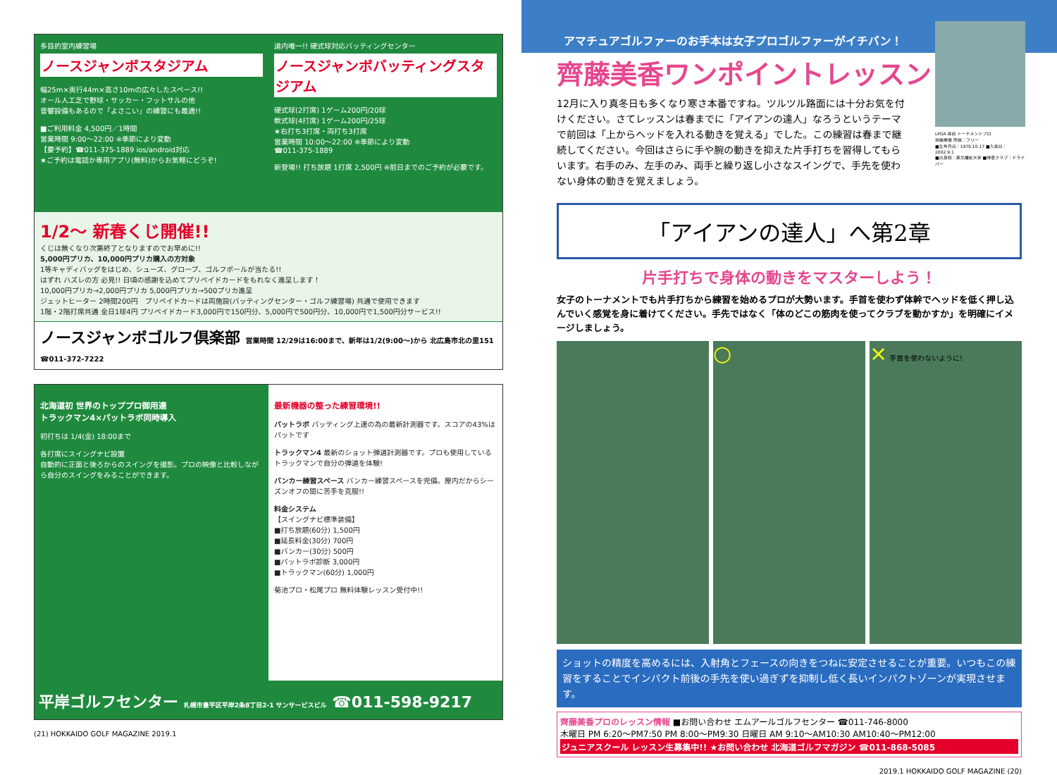多目的室内練習場
ノースジャンボスタジアム
幅25m×奥行44m×高さ10mの広々したスペース!!
オール人工芝で野球・サッカー・フットサルの他
音響設備もあるので「よさこい」の練習にも最適!!
■ご利用料金 4,500円／1時間
営業時間 9:00〜22:00 ※季節により変動
【要予約】☎011-375-1889 ios/android対応
★ご予約は電話か専用アプリ(無料)からお気軽にどうぞ!
道内唯一!! 硬式球対応バッティングセンター
ノースジャンボバッティングスタジアム
硬式球(2打席) 1ゲーム200円/20球
軟式球(4打席) 1ゲーム200円/25球
★右打ち3打席・両打ち3打席
営業時間 10:00〜22:00 ※季節により変動
☎011-375-1889
新登場!! 打ち放題 1打席 2,500円 ※前日までのご予約が必要です。
1/2〜 新春くじ開催!!
くじは無くなり次第終了となりますのでお早めに!!
5,000円プリカ、10,000円プリカ購入の方対象
1等キャディバッグをはじめ、シューズ、グローブ、ゴルフボールが当たる!!
はずれ ハズレの方 必見!! 日頃の感謝を込めてプリペイドカードをもれなく進呈します！
10,000円プリカ→2,000円プリカ 5,000円プリカ→500プリカ進呈
ジェットヒーター 2時間200円　プリペイドカードは両施設(バッティングセンター・ゴルフ練習場) 共通で使用できます
1階・2階打席共通 全日1球4円 プリペイドカード3,000円で150円分、5,000円で500円分、10,000円で1,500円分サービス!!
ノースジャンボゴルフ倶楽部 営業時間 12/29は16:00まで、新年は1/2(9:00〜)から 北広島市北の里151 ☎011-372-7222
北海道初 世界のトッププロ御用達
トラックマン4×パットラボ同時導入
初打ちは 1/4(金) 18:00まで
各打席にスイングナビ設置
自動的に正面と後ろからのスイングを撮影。プロの映像と比較しながら自分のスイングをみることができます。
最新機器の整った練習環境!!
パットラボ パッティング上達の為の最新計測器です。スコアの43%はパットです
トラックマン4 最新のショット弾道計測器です。プロも使用しているトラックマンで自分の弾道を体験!
バンカー練習スペース バンカー練習スペースを完備。屋内だからシーズンオフの間に苦手を克服!!
料金システム
【スイングナビ標準装備】
■打ち放題(60分) 1,500円
■延長料金(30分) 700円
■バンカー(30分) 500円
■パットラボ診断 3,000円
■トラックマン(60分) 1,000円
菊池プロ・松尾プロ 無料体験レッスン受付中!!
平岸ゴルフセンター 札幌市豊平区平岸2条8丁目2-1 サンサービスビル ☎011-598-9217
(21) HOKKAIDO GOLF MAGAZINE 2019.1
アマチュアゴルファーのお手本は女子プロゴルファーがイチバン！
LPGA 会員 トーナメントプロ
齊藤美香 所属：フリー
■生年月日：1979.10.17 ■入会日：2002.9.1
■出身校：東北福祉大学 ■得意クラブ：ドライバー
齊藤美香ワンポイントレッスン
12月に入り真冬日も多くなり寒さ本番ですね。ツルツル路面には十分お気を付けください。さてレッスンは春までに「アイアンの達人」なろうというテーマで前回は「上からヘッドを入れる動きを覚える」でした。この練習は春まで継続してください。今回はさらに手や腕の動きを抑えた片手打ちを習得してもらいます。右手のみ、左手のみ、両手と繰り返し小さなスイングで、手先を使わない身体の動きを覚えましょう。
「アイアンの達人」へ第2章
片手打ちで身体の動きをマスターしよう！
女子のトーナメントでも片手打ちから練習を始めるプロが大勢います。手首を使わず体幹でヘッドを低く押し込んでいく感覚を身に着けてください。手先ではなく「体のどこの筋肉を使ってクラブを動かすか」を明確にイメージしましょう。
○ × 手首を使わないように!
ショットの精度を高めるには、入射角とフェースの向きをつねに安定させることが重要。いつもこの練習をすることでインパクト前後の手先を使い過ぎずを抑制し低く長いインパクトゾーンが実現させます。
齊藤美香プロのレッスン情報 ■お問い合わせ エムアールゴルフセンター ☎011-746-8000
木曜日 PM 6:20〜PM7:50 PM 8:00〜PM9:30 日曜日 AM 9:10〜AM10:30 AM10:40〜PM12:00
ジュニアスクール レッスン生募集中!! ★お問い合わせ 北海道ゴルフマガジン ☎011-868-5085
2019.1 HOKKAIDO GOLF MAGAZINE (20)